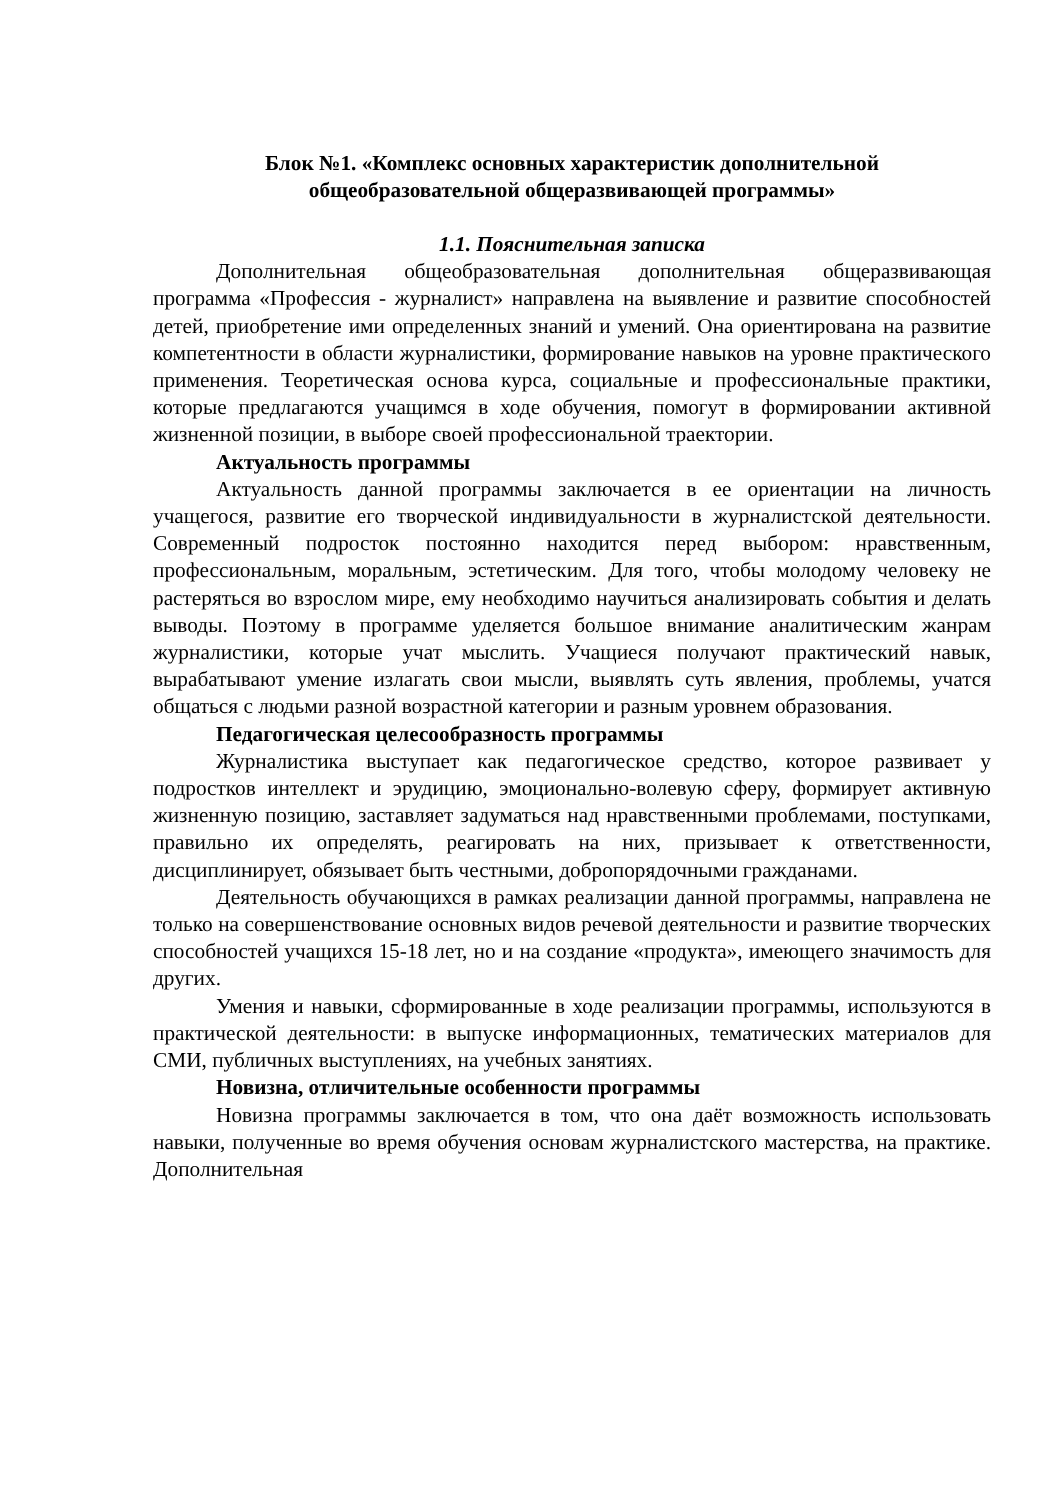Блок №1. «Комплекс основных характеристик дополнительной
общеобразовательной общеразвивающей программы»
1.1. Пояснительная записка
Дополнительная общеобразовательная дополнительная общеразвивающая программа «Профессия - журналист» направлена на выявление и развитие способностей детей, приобретение ими определенных знаний и умений. Она ориентирована на развитие компетентности в области журналистики, формирование навыков на уровне практического применения. Теоретическая основа курса, социальные и профессиональные практики, которые предлагаются учащимся в ходе обучения, помогут в формировании активной жизненной позиции, в выборе своей профессиональной траектории.
Актуальность программы
Актуальность данной программы заключается в ее ориентации на личность учащегося, развитие его творческой индивидуальности в журналистской деятельности. Современный подросток постоянно находится перед выбором: нравственным, профессиональным, моральным, эстетическим. Для того, чтобы молодому человеку не растеряться во взрослом мире, ему необходимо научиться анализировать события и делать выводы. Поэтому в программе уделяется большое внимание аналитическим жанрам журналистики, которые учат мыслить. Учащиеся получают практический навык, вырабатывают умение излагать свои мысли, выявлять суть явления, проблемы, учатся общаться с людьми разной возрастной категории и разным уровнем образования.
Педагогическая целесообразность программы
Журналистика выступает как педагогическое средство, которое развивает у подростков интеллект и эрудицию, эмоционально-волевую сферу, формирует активную жизненную позицию, заставляет задуматься над нравственными проблемами, поступками, правильно их определять, реагировать на них, призывает к ответственности, дисциплинирует, обязывает быть честными, добропорядочными гражданами.
Деятельность обучающихся в рамках реализации данной программы, направлена не только на совершенствование основных видов речевой деятельности и развитие творческих способностей учащихся 15-18 лет, но и на создание «продукта», имеющего значимость для других.
Умения и навыки, сформированные в ходе реализации программы, используются в практической деятельности: в выпуске информационных, тематических материалов для СМИ, публичных выступлениях, на учебных занятиях.
Новизна, отличительные особенности программы
Новизна программы заключается в том, что она даёт возможность использовать навыки, полученные во время обучения основам журналистского мастерства, на практике. Дополнительная